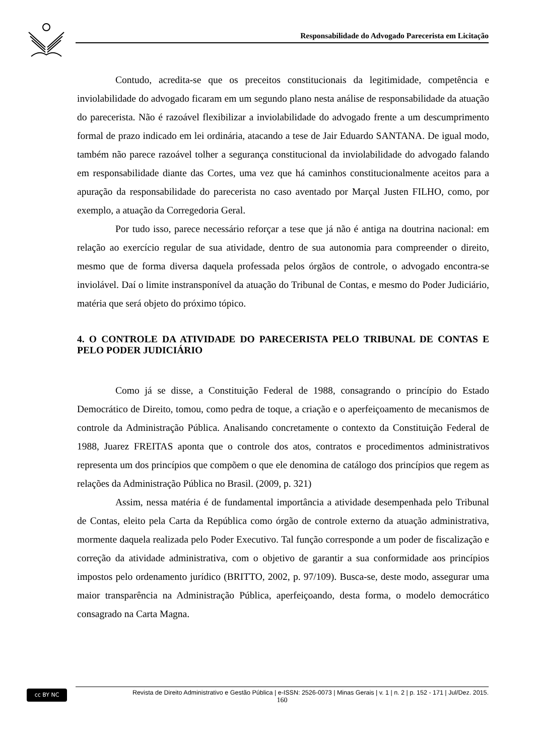Responsabilidade do Advogado Parecerista em Licitação
Contudo, acredita-se que os preceitos constitucionais da legitimidade, competência e inviolabilidade do advogado ficaram em um segundo plano nesta análise de responsabilidade da atuação do parecerista. Não é razoável flexibilizar a inviolabilidade do advogado frente a um descumprimento formal de prazo indicado em lei ordinária, atacando a tese de Jair Eduardo SANTANA. De igual modo, também não parece razoável tolher a segurança constitucional da inviolabilidade do advogado falando em responsabilidade diante das Cortes, uma vez que há caminhos constitucionalmente aceitos para a apuração da responsabilidade do parecerista no caso aventado por Marçal Justen FILHO, como, por exemplo, a atuação da Corregedoria Geral.
Por tudo isso, parece necessário reforçar a tese que já não é antiga na doutrina nacional: em relação ao exercício regular de sua atividade, dentro de sua autonomia para compreender o direito, mesmo que de forma diversa daquela professada pelos órgãos de controle, o advogado encontra-se inviolável. Daí o limite instransponível da atuação do Tribunal de Contas, e mesmo do Poder Judiciário, matéria que será objeto do próximo tópico.
4. O CONTROLE DA ATIVIDADE DO PARECERISTA PELO TRIBUNAL DE CONTAS E PELO PODER JUDICIÁRIO
Como já se disse, a Constituição Federal de 1988, consagrando o princípio do Estado Democrático de Direito, tomou, como pedra de toque, a criação e o aperfeiçoamento de mecanismos de controle da Administração Pública. Analisando concretamente o contexto da Constituição Federal de 1988, Juarez FREITAS aponta que o controle dos atos, contratos e procedimentos administrativos representa um dos princípios que compõem o que ele denomina de catálogo dos princípios que regem as relações da Administração Pública no Brasil. (2009, p. 321)
Assim, nessa matéria é de fundamental importância a atividade desempenhada pelo Tribunal de Contas, eleito pela Carta da República como órgão de controle externo da atuação administrativa, mormente daquela realizada pelo Poder Executivo. Tal função corresponde a um poder de fiscalização e correção da atividade administrativa, com o objetivo de garantir a sua conformidade aos princípios impostos pelo ordenamento jurídico (BRITTO, 2002, p. 97/109). Busca-se, deste modo, assegurar uma maior transparência na Administração Pública, aperfeiçoando, desta forma, o modelo democrático consagrado na Carta Magna.
cc BY NC
Revista de Direito Administrativo e Gestão Pública | e-ISSN: 2526-0073 | Minas Gerais | v. 1 | n. 2 | p. 152 - 171 | Jul/Dez. 2015.
160